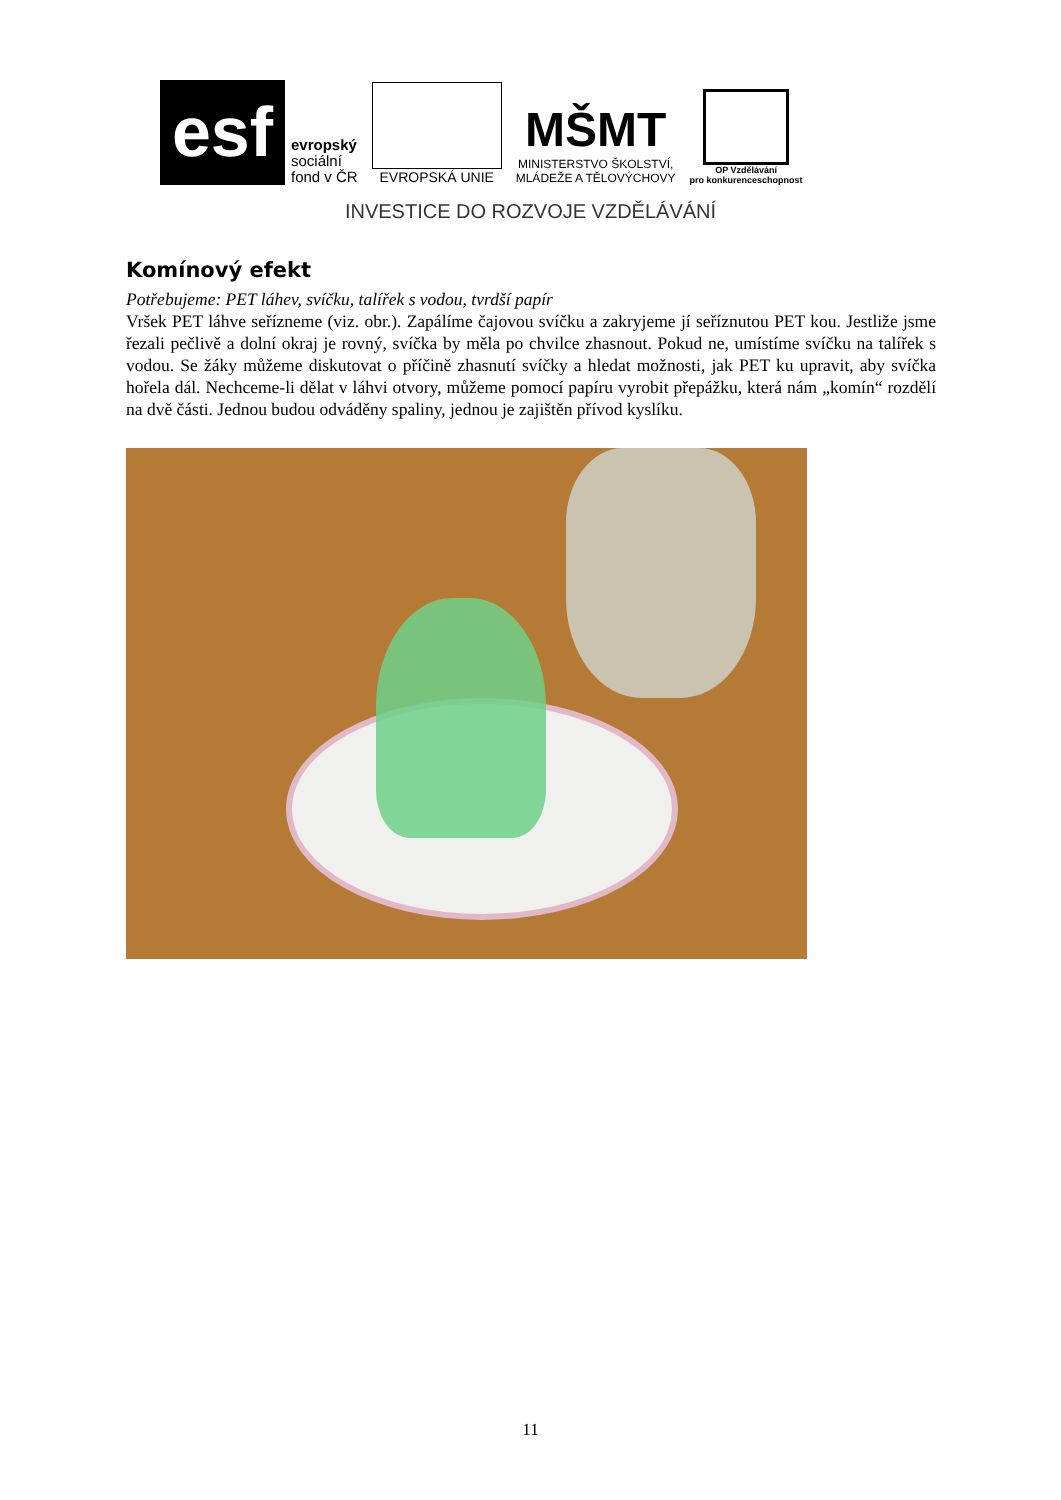esf
evropský
sociální
fond v ČR
EVROPSKÁ UNIE
MŠMT
MINISTERSTVO ŠKOLSTVÍ,
MLÁDEŽE A TĚLOVÝCHOVY
OP Vzdělávání
pro konkurenceschopnost
INVESTICE DO ROZVOJE VZDĚLÁVÁNÍ
Komínový efekt
Potřebujeme: PET láhev, svíčku, talířek s vodou, tvrdší papír
Vršek PET láhve seřízneme (viz. obr.). Zapálíme čajovou svíčku a zakryjeme jí seříznutou PET kou. Jestliže jsme řezali pečlivě a dolní okraj je rovný, svíčka by měla po chvilce zhasnout. Pokud ne, umístíme svíčku na talířek s vodou. Se žáky můžeme diskutovat o příčině zhasnutí svíčky a hledat možnosti, jak PET ku upravit, aby svíčka hořela dál. Nechceme-li dělat v láhvi otvory, můžeme pomocí papíru vyrobit přepážku, která nám „komín“ rozdělí na dvě části. Jednou budou odváděny spaliny, jednou je zajištěn přívod kyslíku.
11